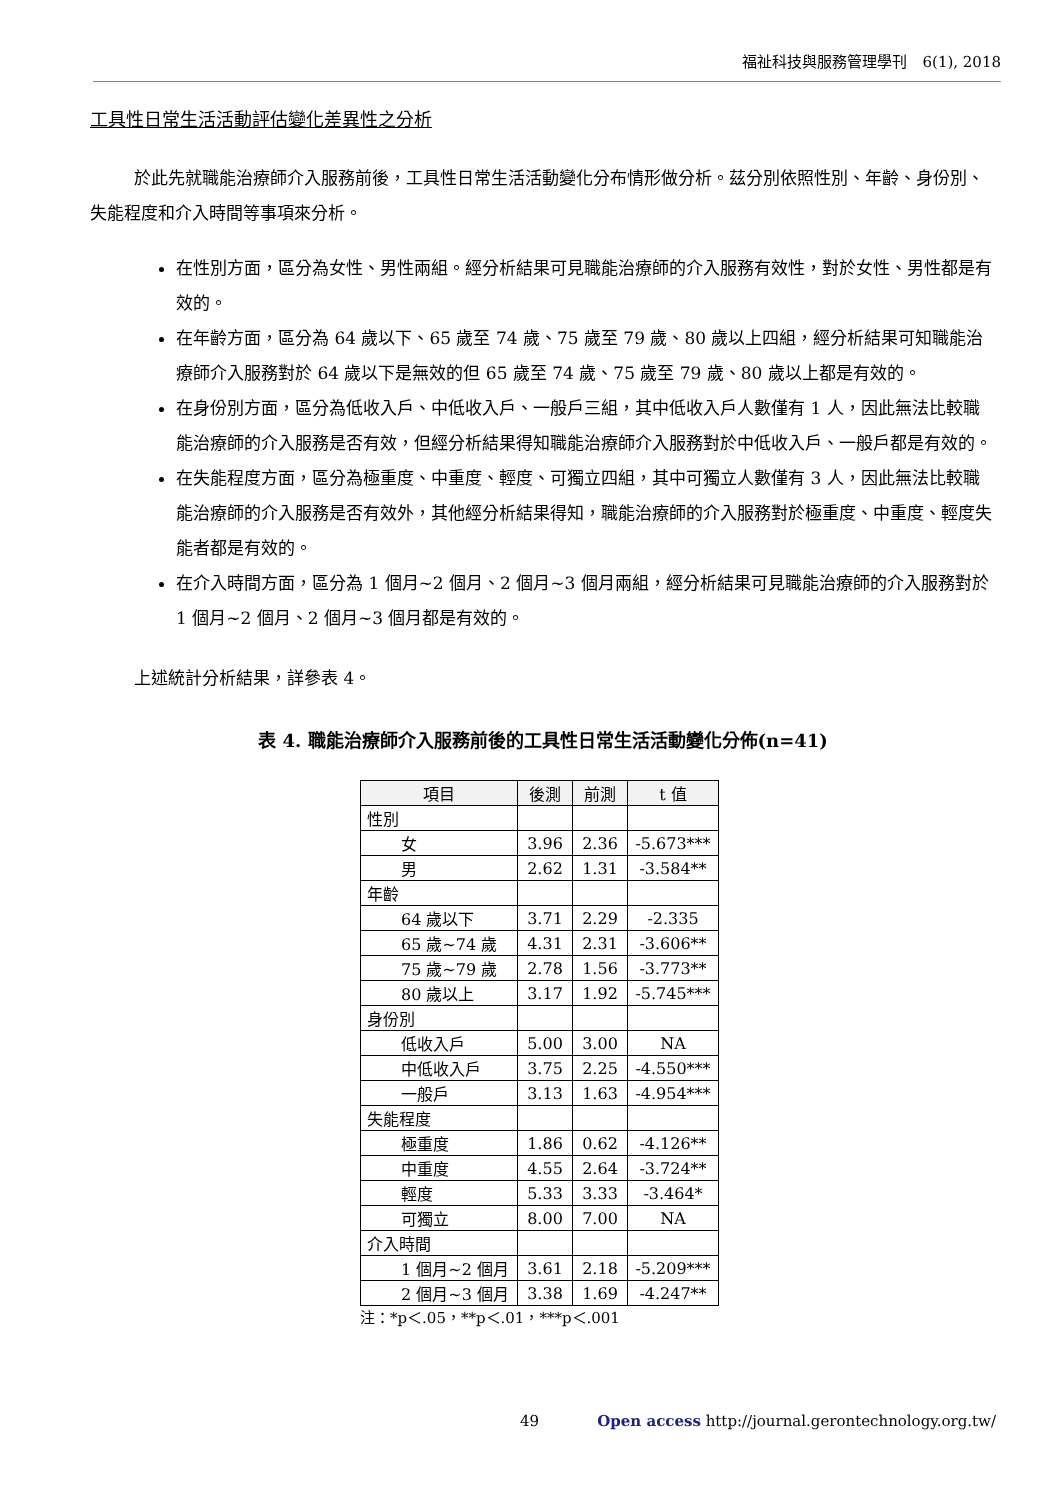福祉科技與服務管理學刊　6(1), 2018
工具性日常生活活動評估變化差異性之分析
於此先就職能治療師介入服務前後，工具性日常生活活動變化分布情形做分析。茲分別依照性別、年齡、身份別、失能程度和介入時間等事項來分析。
在性別方面，區分為女性、男性兩組。經分析結果可見職能治療師的介入服務有效性，對於女性、男性都是有效的。
在年齡方面，區分為 64 歲以下、65 歲至 74 歲、75 歲至 79 歲、80 歲以上四組，經分析結果可知職能治療師介入服務對於 64 歲以下是無效的但 65 歲至 74 歲、75 歲至 79 歲、80 歲以上都是有效的。
在身份別方面，區分為低收入戶、中低收入戶、一般戶三組，其中低收入戶人數僅有 1 人，因此無法比較職能治療師的介入服務是否有效，但經分析結果得知職能治療師介入服務對於中低收入戶、一般戶都是有效的。
在失能程度方面，區分為極重度、中重度、輕度、可獨立四組，其中可獨立人數僅有 3 人，因此無法比較職能治療師的介入服務是否有效外，其他經分析結果得知，職能治療師的介入服務對於極重度、中重度、輕度失能者都是有效的。
在介入時間方面，區分為 1 個月~2 個月、2 個月~3 個月兩組，經分析結果可見職能治療師的介入服務對於 1 個月~2 個月、2 個月~3 個月都是有效的。
上述統計分析結果，詳參表 4。
表 4. 職能治療師介入服務前後的工具性日常生活活動變化分佈(n=41)
| 項目 | 後測 | 前測 | t 值 |
| --- | --- | --- | --- |
| 性別 | | | |
| 女 | 3.96 | 2.36 | -5.673*** |
| 男 | 2.62 | 1.31 | -3.584** |
| 年齡 | | | |
| 64 歲以下 | 3.71 | 2.29 | -2.335 |
| 65 歲~74 歲 | 4.31 | 2.31 | -3.606** |
| 75 歲~79 歲 | 2.78 | 1.56 | -3.773** |
| 80 歲以上 | 3.17 | 1.92 | -5.745*** |
| 身份別 | | | |
| 低收入戶 | 5.00 | 3.00 | NA |
| 中低收入戶 | 3.75 | 2.25 | -4.550*** |
| 一般戶 | 3.13 | 1.63 | -4.954*** |
| 失能程度 | | | |
| 極重度 | 1.86 | 0.62 | -4.126** |
| 中重度 | 4.55 | 2.64 | -3.724** |
| 輕度 | 5.33 | 3.33 | -3.464* |
| 可獨立 | 8.00 | 7.00 | NA |
| 介入時間 | | | |
| 1 個月~2 個月 | 3.61 | 2.18 | -5.209*** |
| 2 個月~3 個月 | 3.38 | 1.69 | -4.247** |
注：*p＜.05，**p＜.01，***p＜.001
49 Open access http://journal.gerontechnology.org.tw/